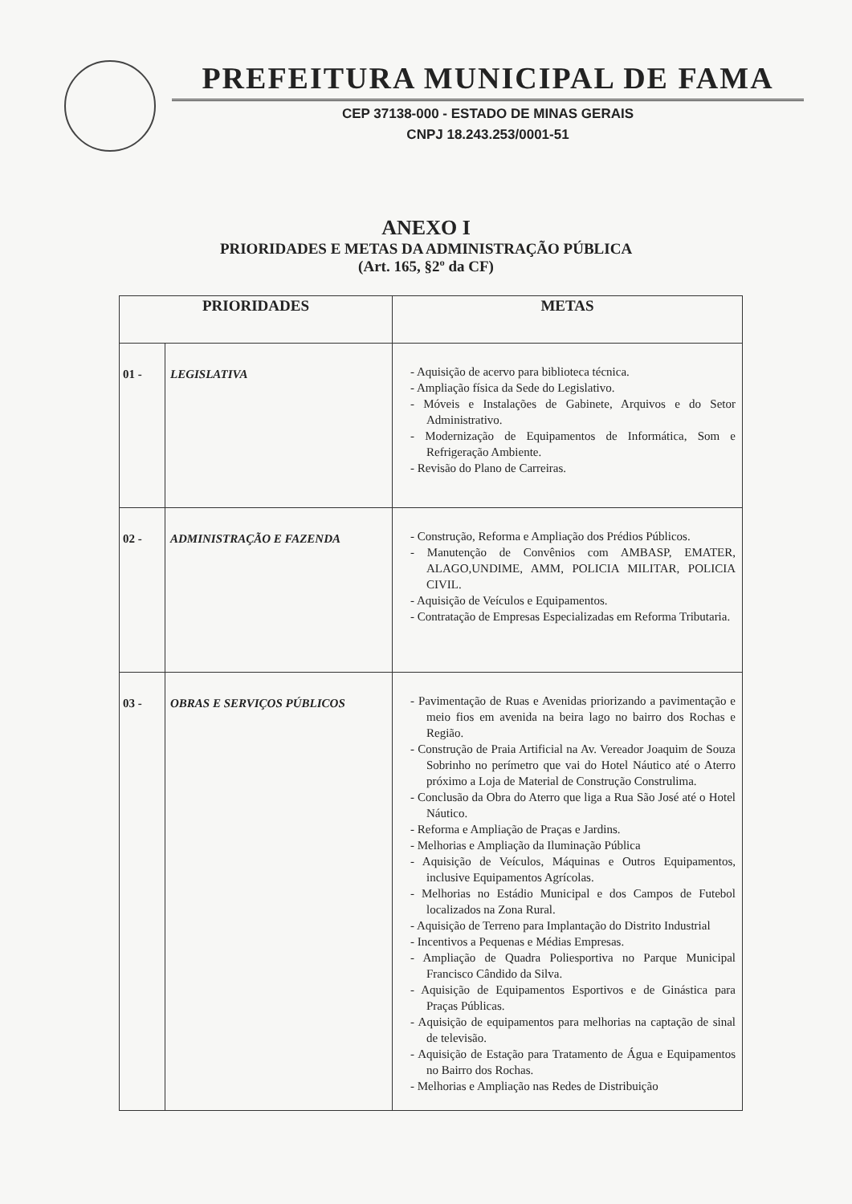PREFEITURA MUNICIPAL DE FAMA
CEP 37138-000 - ESTADO DE MINAS GERAIS
CNPJ 18.243.253/0001-51
ANEXO I
PRIORIDADES E METAS DA ADMINISTRAÇÃO PÚBLICA
(Art. 165, §2º da CF)
| PRIORIDADES | | METAS |
| --- | --- | --- |
| 01 - | LEGISLATIVA | - Aquisição de acervo para biblioteca técnica. - Ampliação física da Sede do Legislativo. - Móveis e Instalações de Gabinete, Arquivos e do Setor Administrativo. - Modernização de Equipamentos de Informática, Som e Refrigeração Ambiente. - Revisão do Plano de Carreiras. |
| 02 - | ADMINISTRAÇÃO E FAZENDA | - Construção, Reforma e Ampliação dos Prédios Públicos. - Manutenção de Convênios com AMBASP, EMATER, ALAGO,UNDIME, AMM, POLICIA MILITAR, POLICIA CIVIL. - Aquisição de Veículos e Equipamentos. - Contratação de Empresas Especializadas em Reforma Tributaria. |
| 03 - | OBRAS E SERVIÇOS PÚBLICOS | - Pavimentação de Ruas e Avenidas priorizando a pavimentação e meio fios em avenida na beira lago no bairro dos Rochas e Região. - Construção de Praia Artificial na Av. Vereador Joaquim de Souza Sobrinho no perímetro que vai do Hotel Náutico até o Aterro próximo a Loja de Material de Construção Construlima. - Conclusão da Obra do Aterro que liga a Rua São José até o Hotel Náutico. - Reforma e Ampliação de Praças e Jardins. - Melhorias e Ampliação da Iluminação Pública - Aquisição de Veículos, Máquinas e Outros Equipamentos, inclusive Equipamentos Agrícolas. - Melhorias no Estádio Municipal e dos Campos de Futebol localizados na Zona Rural. - Aquisição de Terreno para Implantação do Distrito Industrial - Incentivos a Pequenas e Médias Empresas. - Ampliação de Quadra Poliesportiva no Parque Municipal Francisco Cândido da Silva. - Aquisição de Equipamentos Esportivos e de Ginástica para Praças Públicas. - Aquisição de equipamentos para melhorias na captação de sinal de televisão. - Aquisição de Estação para Tratamento de Água e Equipamentos no Bairro dos Rochas. - Melhorias e Ampliação nas Redes de Distribuição |